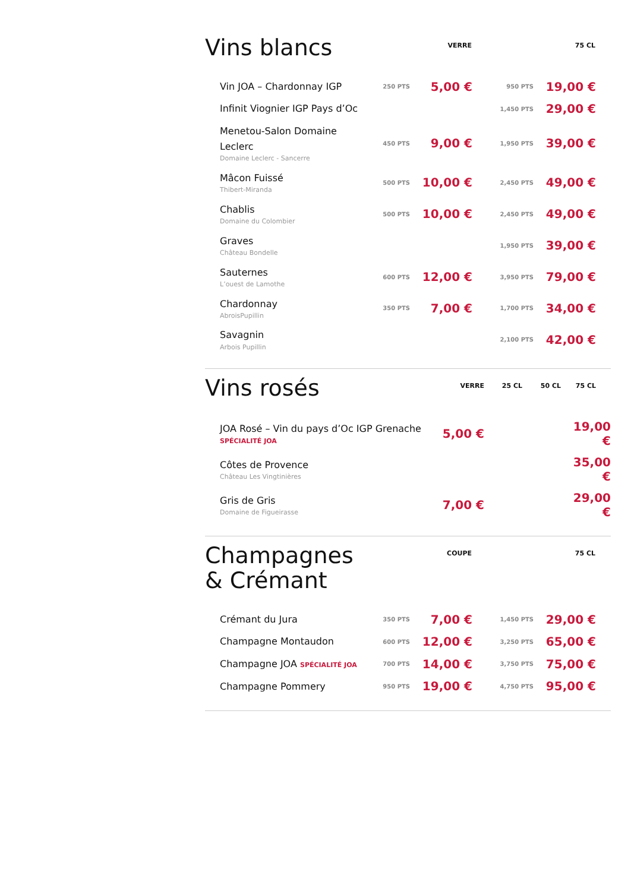| Vins blancs | | VERRE | | 75 CL | |
| --- | --- | --- | --- | --- | --- |
| Vin JOA – Chardonnay IGP | 250 PTS | 5,00 € | 950 PTS | 19,00 € | |
| Infinit Viognier IGP Pays d’Oc | | | 1,450 PTS | 29,00 € | |
| Menetou-Salon Domaine Leclerc Domaine Leclerc - Sancerre | 450 PTS | 9,00 € | 1,950 PTS | 39,00 € | |
| Mâcon Fuissé Thibert-Miranda | 500 PTS | 10,00 € | 2,450 PTS | 49,00 € | |
| Chablis Domaine du Colombier | 500 PTS | 10,00 € | 2,450 PTS | 49,00 € | |
| Graves Château Bondelle | | | 1,950 PTS | 39,00 € | |
| Sauternes L’ouest de Lamothe | 600 PTS | 12,00 € | 3,950 PTS | 79,00 € | |
| Chardonnay AbroisPupillin | 350 PTS | 7,00 € | 1,700 PTS | 34,00 € | |
| Savagnin Arbois Pupillin | | | 2,100 PTS | 42,00 € | |
| Vins rosés | VERRE | 25 CL | 50 CL | 75 CL |
| --- | --- | --- | --- | --- |
| JOA Rosé – Vin du pays d’Oc IGP Grenache SPÉCIALITÉ JOA | 5,00 € | | | 19,00 € |
| Côtes de Provence Château Les Vingtinières | | | | 35,00 € |
| Gris de Gris Domaine de Figueirasse | 7,00 € | | | 29,00 € |
| Champagnes & Crémant | | COUPE | | 75 CL | |
| --- | --- | --- | --- | --- | --- |
| Crémant du Jura | 350 PTS | 7,00 € | 1,450 PTS | 29,00 € | |
| Champagne Montaudon | 600 PTS | 12,00 € | 3,250 PTS | 65,00 € | |
| Champagne JOA SPÉCIALITÉ JOA | 700 PTS | 14,00 € | 3,750 PTS | 75,00 € | |
| Champagne Pommery | 950 PTS | 19,00 € | 4,750 PTS | 95,00 € | |